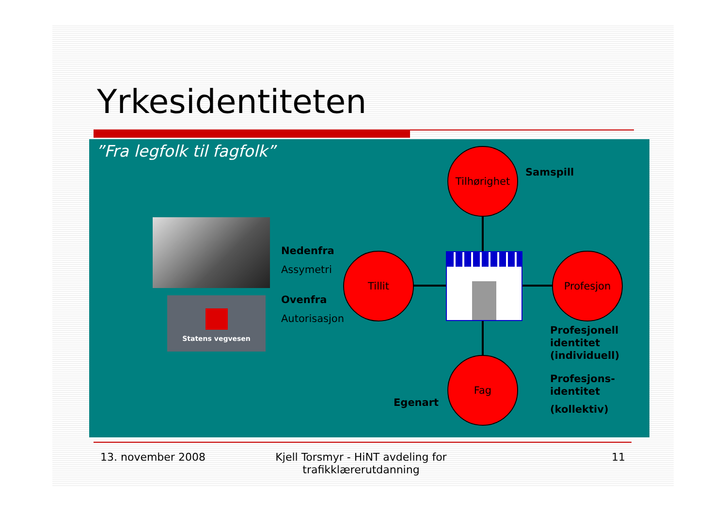Yrkesidentiteten
”Fra legfolk til fagfolk”
Statens vegvesen
Tilhørighet
Tillit Profesjon
Fag
Samspill
Nedenfra
Assymetri
Ovenfra
Autorisasjon
Profesjonell
identitet
(individuell)
Profesjons-
identitet
(kollektiv)
Egenart
13. november 2008
Kjell Torsmyr - HiNT avdeling for trafikklærerutdanning
11